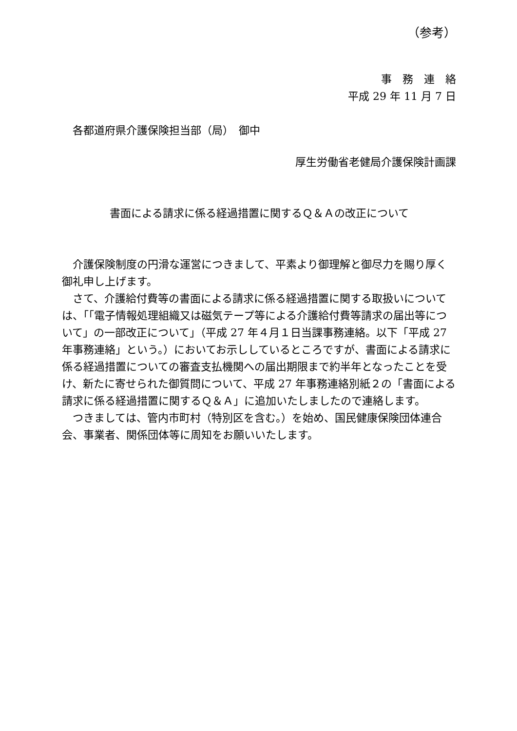（参考）
事務連絡
平成 29 年 11 月 7 日
各都道府県介護保険担当部（局）　御中
厚生労働省老健局介護保険計画課
書面による請求に係る経過措置に関するＱ＆Ａの改正について
介護保険制度の円滑な運営につきまして、平素より御理解と御尽力を賜り厚く御礼申し上げます。
さて、介護給付費等の書面による請求に係る経過措置に関する取扱いについては、「「電子情報処理組織又は磁気テープ等による介護給付費等請求の届出等について」の一部改正について」（平成 27 年４月１日当課事務連絡。以下「平成 27 年事務連絡」という。）においてお示ししているところですが、書面による請求に係る経過措置についての審査支払機関への届出期限まで約半年となったことを受け、新たに寄せられた御質問について、平成 27 年事務連絡別紙２の「書面による請求に係る経過措置に関するＱ＆Ａ」に追加いたしましたので連絡します。
つきましては、管内市町村（特別区を含む。）を始め、国民健康保険団体連合会、事業者、関係団体等に周知をお願いいたします。